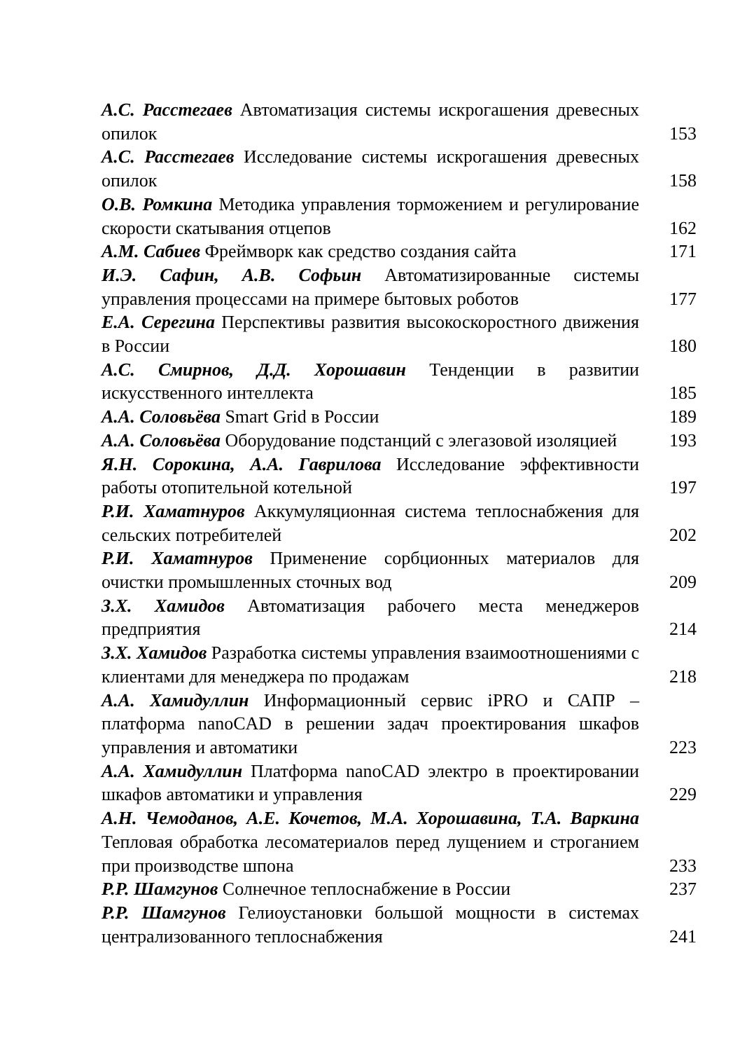А.С. Расстегаев Автоматизация системы искрогашения древесных опилок
153
А.С. Расстегаев Исследование системы искрогашения древесных опилок
158
О.В. Ромкина Методика управления торможением и регулирование скорости скатывания отцепов
162
А.М. Сабиев Фреймворк как средство создания сайта
171
И.Э. Сафин, А.В. Софьин Автоматизированные системы управления процессами на примере бытовых роботов
177
Е.А. Серегина Перспективы развития высокоскоростного движения в России
180
А.С. Смирнов, Д.Д. Хорошавин Тенденции в развитии искусственного интеллекта
185
А.А. Соловьёва Smart Grid в России
189
А.А. Соловьёва Оборудование подстанций с элегазовой изоляцией
193
Я.Н. Сорокина, А.А. Гаврилова Исследование эффективности работы отопительной котельной
197
Р.И. Хаматнуров Аккумуляционная система теплоснабжения для сельских потребителей
202
Р.И. Хаматнуров Применение сорбционных материалов для очистки промышленных сточных вод
209
З.Х. Хамидов Автоматизация рабочего места менеджеров предприятия
214
З.Х. Хамидов Разработка системы управления взаимоотношениями с клиентами для менеджера по продажам
218
А.А. Хамидуллин Информационный сервис iPRO и САПР – платформа nanoCAD в решении задач проектирования шкафов управления и автоматики
223
А.А. Хамидуллин Платформа nanoCAD электро в проектировании шкафов автоматики и управления
229
А.Н. Чемоданов, А.Е. Кочетов, М.А. Хорошавина, Т.А. Варкина Тепловая обработка лесоматериалов перед лущением и строганием при производстве шпона
233
Р.Р. Шамгунов Солнечное теплоснабжение в России
237
Р.Р. Шамгунов Гелиоустановки большой мощности в системах централизованного теплоснабжения
241